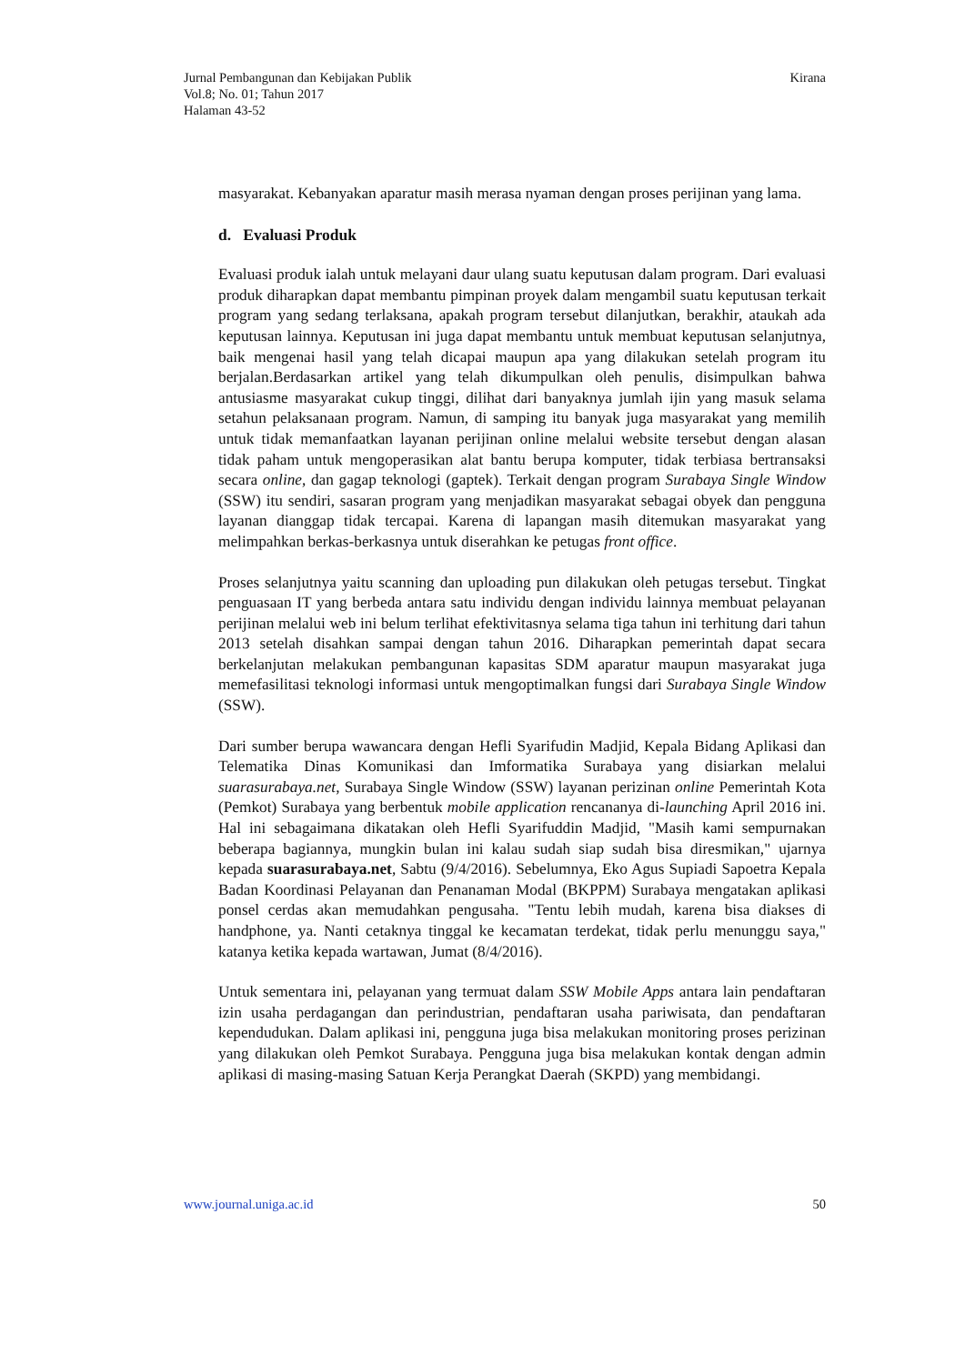Jurnal Pembangunan dan Kebijakan Publik
Vol.8; No. 01; Tahun 2017
Halaman 43-52
Kirana
masyarakat. Kebanyakan aparatur masih merasa nyaman dengan proses perijinan yang lama.
d. Evaluasi Produk
Evaluasi produk ialah untuk melayani daur ulang suatu keputusan dalam program. Dari evaluasi produk diharapkan dapat membantu pimpinan proyek dalam mengambil suatu keputusan terkait program yang sedang terlaksana, apakah program tersebut dilanjutkan, berakhir, ataukah ada keputusan lainnya. Keputusan ini juga dapat membantu untuk membuat keputusan selanjutnya, baik mengenai hasil yang telah dicapai maupun apa yang dilakukan setelah program itu berjalan.Berdasarkan artikel yang telah dikumpulkan oleh penulis, disimpulkan bahwa antusiasme masyarakat cukup tinggi, dilihat dari banyaknya jumlah ijin yang masuk selama setahun pelaksanaan program. Namun, di samping itu banyak juga masyarakat yang memilih untuk tidak memanfaatkan layanan perijinan online melalui website tersebut dengan alasan tidak paham untuk mengoperasikan alat bantu berupa komputer, tidak terbiasa bertransaksi secara online, dan gagap teknologi (gaptek). Terkait dengan program Surabaya Single Window (SSW) itu sendiri, sasaran program yang menjadikan masyarakat sebagai obyek dan pengguna layanan dianggap tidak tercapai. Karena di lapangan masih ditemukan masyarakat yang melimpahkan berkas-berkasnya untuk diserahkan ke petugas front office.
Proses selanjutnya yaitu scanning dan uploading pun dilakukan oleh petugas tersebut. Tingkat penguasaan IT yang berbeda antara satu individu dengan individu lainnya membuat pelayanan perijinan melalui web ini belum terlihat efektivitasnya selama tiga tahun ini terhitung dari tahun 2013 setelah disahkan sampai dengan tahun 2016. Diharapkan pemerintah dapat secara berkelanjutan melakukan pembangunan kapasitas SDM aparatur maupun masyarakat juga memefasilitasi teknologi informasi untuk mengoptimalkan fungsi dari Surabaya Single Window (SSW).
Dari sumber berupa wawancara dengan Hefli Syarifudin Madjid, Kepala Bidang Aplikasi dan Telematika Dinas Komunikasi dan Imformatika Surabaya yang disiarkan melalui suarasurabaya.net, Surabaya Single Window (SSW) layanan perizinan online Pemerintah Kota (Pemkot) Surabaya yang berbentuk mobile application rencananya di-launching April 2016 ini. Hal ini sebagaimana dikatakan oleh Hefli Syarifuddin Madjid, "Masih kami sempurnakan beberapa bagiannya, mungkin bulan ini kalau sudah siap sudah bisa diresmikan," ujarnya kepada suarasurabaya.net, Sabtu (9/4/2016). Sebelumnya, Eko Agus Supiadi Sapoetra Kepala Badan Koordinasi Pelayanan dan Penanaman Modal (BKPPM) Surabaya mengatakan aplikasi ponsel cerdas akan memudahkan pengusaha. "Tentu lebih mudah, karena bisa diakses di handphone, ya. Nanti cetaknya tinggal ke kecamatan terdekat, tidak perlu menunggu saya," katanya ketika kepada wartawan, Jumat (8/4/2016).
Untuk sementara ini, pelayanan yang termuat dalam SSW Mobile Apps antara lain pendaftaran izin usaha perdagangan dan perindustrian, pendaftaran usaha pariwisata, dan pendaftaran kependudukan. Dalam aplikasi ini, pengguna juga bisa melakukan monitoring proses perizinan yang dilakukan oleh Pemkot Surabaya. Pengguna juga bisa melakukan kontak dengan admin aplikasi di masing-masing Satuan Kerja Perangkat Daerah (SKPD) yang membidangi.
www.journal.uniga.ac.id 50